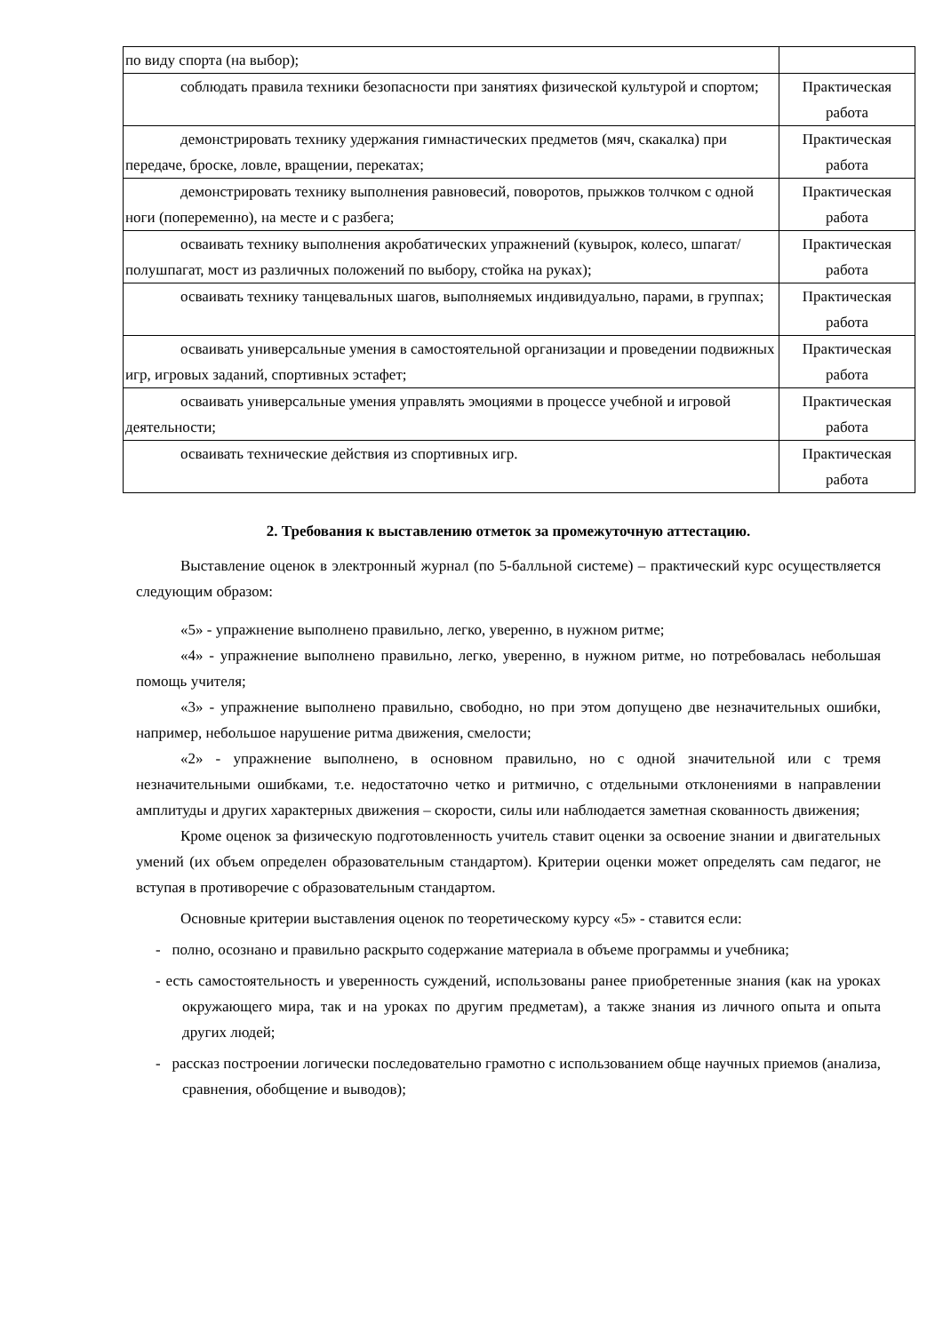| по виду спорта (на выбор); | |
| соблюдать правила техники безопасности при занятиях физической культурой и спортом; | Практическая работа |
| демонстрировать технику удержания гимнастических предметов (мяч, скакалка) при передаче, броске, ловле, вращении, перекатах; | Практическая работа |
| демонстрировать технику выполнения равновесий, поворотов, прыжков толчком с одной ноги (попеременно), на месте и с разбега; | Практическая работа |
| осваивать технику выполнения акробатических упражнений (кувырок, колесо, шпагат/полушпагат, мост из различных положений по выбору, стойка на руках); | Практическая работа |
| осваивать технику танцевальных шагов, выполняемых индивидуально, парами, в группах; | Практическая работа |
| осваивать универсальные умения в самостоятельной организации и проведении подвижных игр, игровых заданий, спортивных эстафет; | Практическая работа |
| осваивать универсальные умения управлять эмоциями в процессе учебной и игровой деятельности; | Практическая работа |
| осваивать технические действия из спортивных игр. | Практическая работа |
2. Требования к выставлению отметок за промежуточную аттестацию.
Выставление оценок в электронный журнал (по 5-балльной системе) – практический курс осуществляется следующим образом:
«5» - упражнение выполнено правильно, легко, уверенно, в нужном ритме;
«4» - упражнение выполнено правильно, легко, уверенно, в нужном ритме, но потребовалась небольшая помощь учителя;
«3» - упражнение выполнено правильно, свободно, но при этом допущено две незначительных ошибки, например, небольшое нарушение ритма движения, смелости;
«2» - упражнение выполнено, в основном правильно, но с одной значительной или с тремя незначительными ошибками, т.е. недостаточно четко и ритмично, с отдельными отклонениями в направлении амплитуды и других характерных движения – скорости, силы или наблюдается заметная скованность движения;
Кроме оценок за физическую подготовленность учитель ставит оценки за освоение знании и двигательных умений (их объем определен образовательным стандартом). Критерии оценки может определять сам педагог, не вступая в противоречие с образовательным стандартом.
Основные критерии выставления оценок по теоретическому курсу «5» - ставится если:
- полно, осознано и правильно раскрыто содержание материала в объеме программы и учебника;
- есть самостоятельность и уверенность суждений, использованы ранее приобретенные знания (как на уроках окружающего мира, так и на уроках по другим предметам), а также знания из личного опыта и опыта других людей;
- рассказ построении логически последовательно грамотно с использованием обще научных приемов (анализа, сравнения, обобщение и выводов);